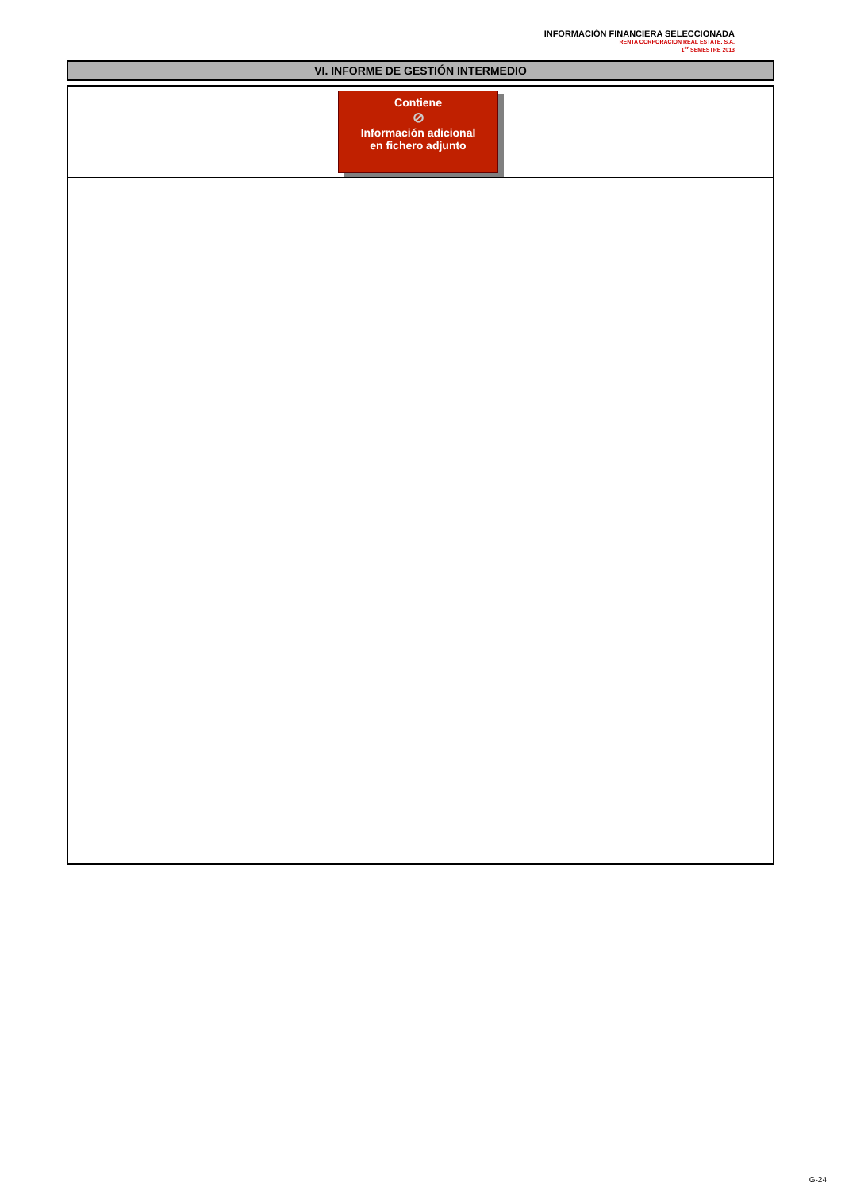INFORMACIÓN FINANCIERA SELECCIONADA
RENTA CORPORACION REAL ESTATE, S.A.
1<sup>er</sup> SEMESTRE 2013
VI. INFORME DE GESTIÓN INTERMEDIO
Contiene
⊘
Información adicional
en fichero adjunto
G-24